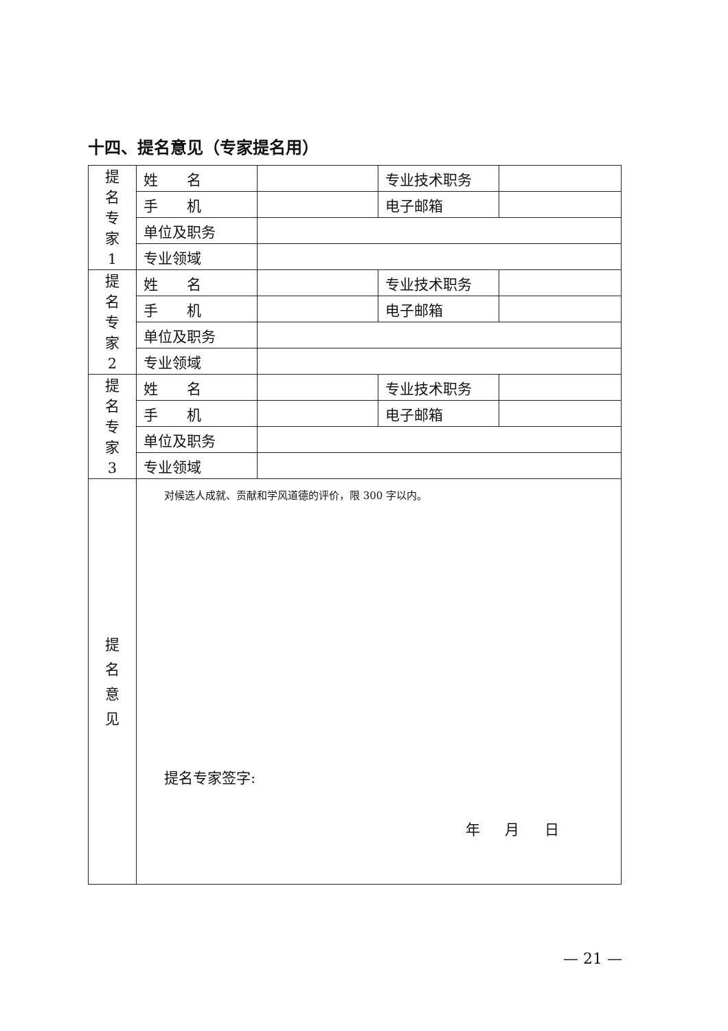十四、提名意见（专家提名用）
| 提 名 专 家 1 | 姓 名 | | 专业技术职务 | |
| | 手 机 | | 电子邮箱 | |
| | 单位及职务 | | | |
| | 专业领域 | | | |
| 提 名 专 家 2 | 姓 名 | | 专业技术职务 | |
| | 手 机 | | 电子邮箱 | |
| | 单位及职务 | | | |
| | 专业领域 | | | |
| 提 名 专 家 3 | 姓 名 | | 专业技术职务 | |
| | 手 机 | | 电子邮箱 | |
| | 单位及职务 | | | |
| | 专业领域 | | | |
| 提 名 意 见 | 对候选人成就、贡献和学风道德的评价，限 300 字以内。 提名专家签字: 年 月 日 | | | |
— 21 —